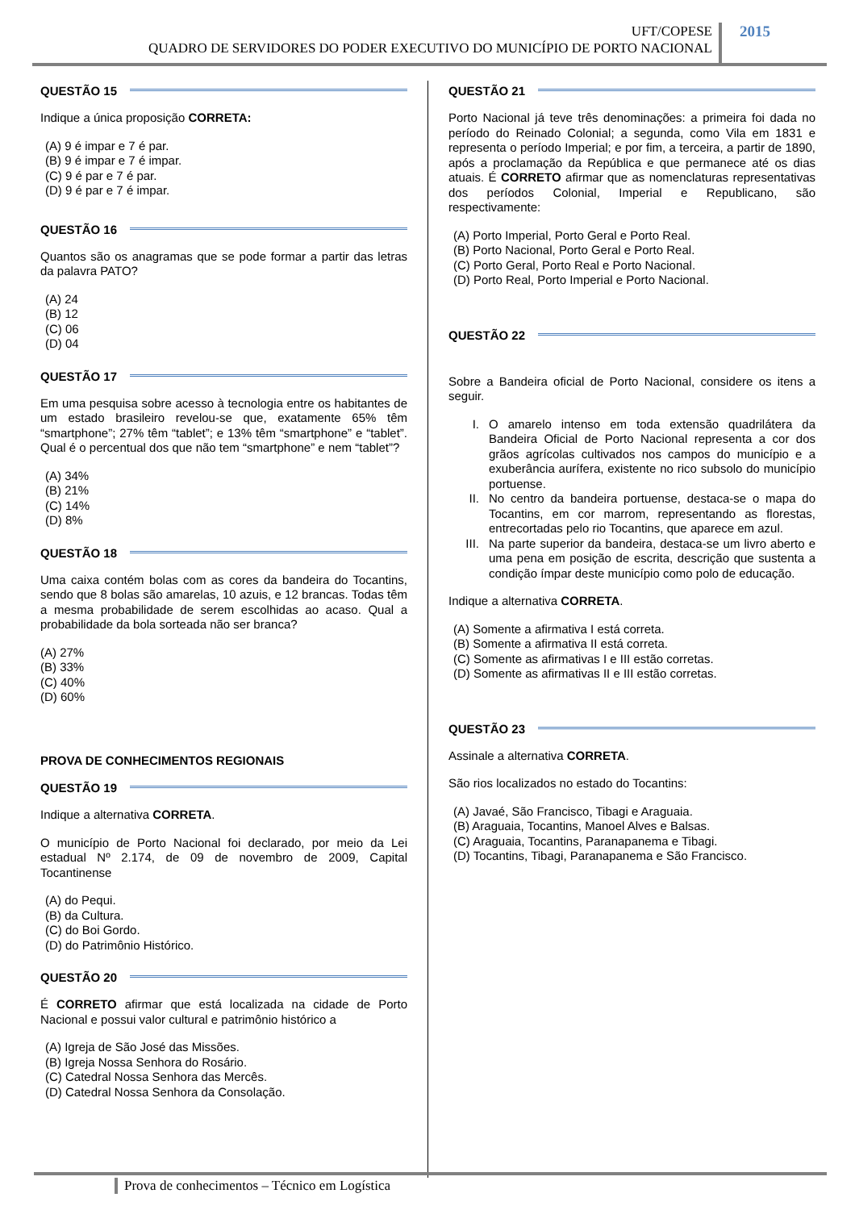UFT/COPESE
QUADRO DE SERVIDORES DO PODER EXECUTIVO DO MUNICÍPIO DE PORTO NACIONAL
2015
QUESTÃO 15
Indique a única proposição CORRETA:
(A) 9 é impar e 7 é par.
(B) 9 é impar e 7 é impar.
(C) 9 é par e 7 é par.
(D) 9 é par e 7 é impar.
QUESTÃO 16
Quantos são os anagramas que se pode formar a partir das letras da palavra PATO?
(A) 24
(B) 12
(C) 06
(D) 04
QUESTÃO 17
Em uma pesquisa sobre acesso à tecnologia entre os habitantes de um estado brasileiro revelou-se que, exatamente 65% têm “smartphone”; 27% têm “tablet”; e 13% têm “smartphone” e “tablet”. Qual é o percentual dos que não tem “smartphone” e nem “tablet”?
(A) 34%
(B) 21%
(C) 14%
(D) 8%
QUESTÃO 18
Uma caixa contém bolas com as cores da bandeira do Tocantins, sendo que 8 bolas são amarelas, 10 azuis, e 12 brancas. Todas têm a mesma probabilidade de serem escolhidas ao acaso. Qual a probabilidade da bola sorteada não ser branca?
(A) 27%
(B) 33%
(C) 40%
(D) 60%
PROVA DE CONHECIMENTOS REGIONAIS
QUESTÃO 19
Indique a alternativa CORRETA.
O município de Porto Nacional foi declarado, por meio da Lei estadual Nº 2.174, de 09 de novembro de 2009, Capital Tocantinense
(A) do Pequi.
(B) da Cultura.
(C) do Boi Gordo.
(D) do Patrimônio Histórico.
QUESTÃO 20
É CORRETO afirmar que está localizada na cidade de Porto Nacional e possui valor cultural e patrimônio histórico a
(A) Igreja de São José das Missões.
(B) Igreja Nossa Senhora do Rosário.
(C) Catedral Nossa Senhora das Mercês.
(D) Catedral Nossa Senhora da Consolação.
QUESTÃO 21
Porto Nacional já teve três denominações: a primeira foi dada no período do Reinado Colonial; a segunda, como Vila em 1831 e representa o período Imperial; e por fim, a terceira, a partir de 1890, após a proclamação da República e que permanece até os dias atuais. É CORRETO afirmar que as nomenclaturas representativas dos períodos Colonial, Imperial e Republicano, são respectivamente:
(A) Porto Imperial, Porto Geral e Porto Real.
(B) Porto Nacional, Porto Geral e Porto Real.
(C) Porto Geral, Porto Real e Porto Nacional.
(D) Porto Real, Porto Imperial e Porto Nacional.
QUESTÃO 22
Sobre a Bandeira oficial de Porto Nacional, considere os itens a seguir.
I. O amarelo intenso em toda extensão quadrilátera da Bandeira Oficial de Porto Nacional representa a cor dos grãos agrícolas cultivados nos campos do município e a exuberância aurífera, existente no rico subsolo do município portuense.
II. No centro da bandeira portuense, destaca-se o mapa do Tocantins, em cor marrom, representando as florestas, entrecortadas pelo rio Tocantins, que aparece em azul.
III. Na parte superior da bandeira, destaca-se um livro aberto e uma pena em posição de escrita, descrição que sustenta a condição ímpar deste município como polo de educação.
Indique a alternativa CORRETA.
(A) Somente a afirmativa I está correta.
(B) Somente a afirmativa II está correta.
(C) Somente as afirmativas I e III estão corretas.
(D) Somente as afirmativas II e III estão corretas.
QUESTÃO 23
Assinale a alternativa CORRETA.
São rios localizados no estado do Tocantins:
(A) Javaé, São Francisco, Tibagi e Araguaia.
(B) Araguaia, Tocantins, Manoel Alves e Balsas.
(C) Araguaia, Tocantins, Paranapanema e Tibagi.
(D) Tocantins, Tibagi, Paranapanema e São Francisco.
Prova de conhecimentos – Técnico em Logística